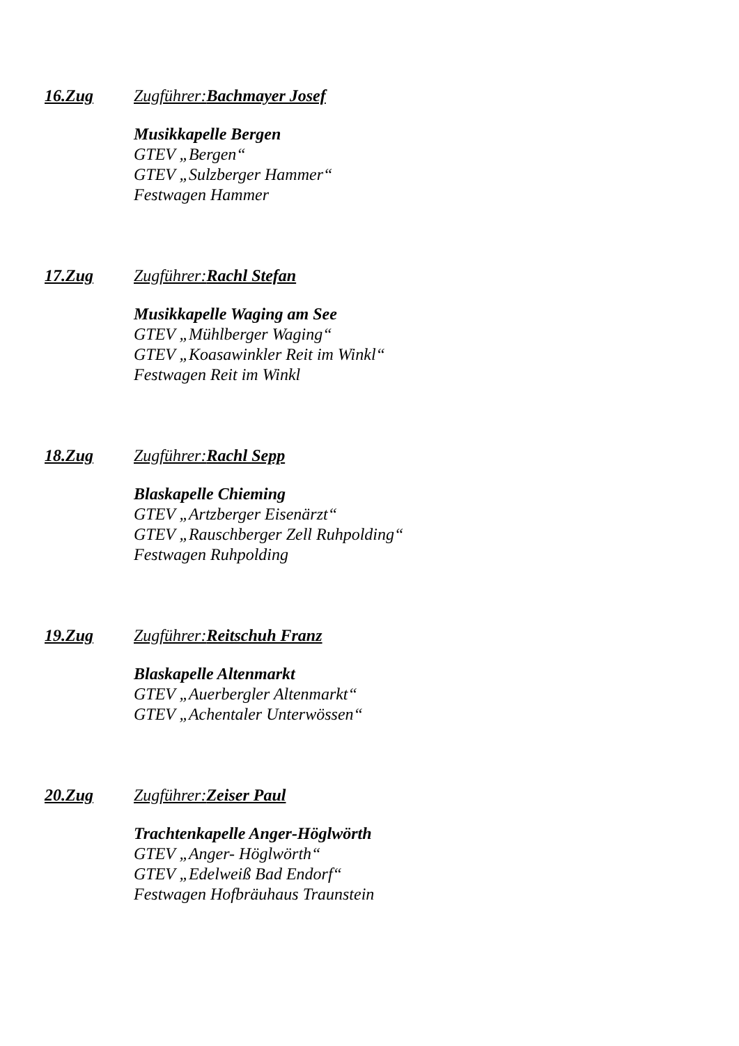16.Zug Zugführer:Bachmayer Josef
Musikkapelle Bergen
GTEV „Bergen“
GTEV „Sulzberger Hammer“
Festwagen Hammer
17.Zug Zugführer:Rachl Stefan
Musikkapelle Waging am See
GTEV „Mühlberger Waging“
GTEV „Koasawinkler Reit im Winkl“
Festwagen Reit im Winkl
18.Zug Zugführer:Rachl Sepp
Blaskapelle Chieming
GTEV „Artzberger Eisenärzt“
GTEV „Rauschberger Zell Ruhpolding“
Festwagen Ruhpolding
19.Zug Zugführer:Reitschuh Franz
Blaskapelle Altenmarkt
GTEV „Auerbergler Altenmarkt“
GTEV „Achentaler Unterwössen“
20.Zug Zugführer:Zeiser Paul
Trachtenkapelle Anger-Höglwörth
GTEV „Anger- Höglwörth“
GTEV „Edelweiß Bad Endorf“
Festwagen Hofbräuhaus Traunstein